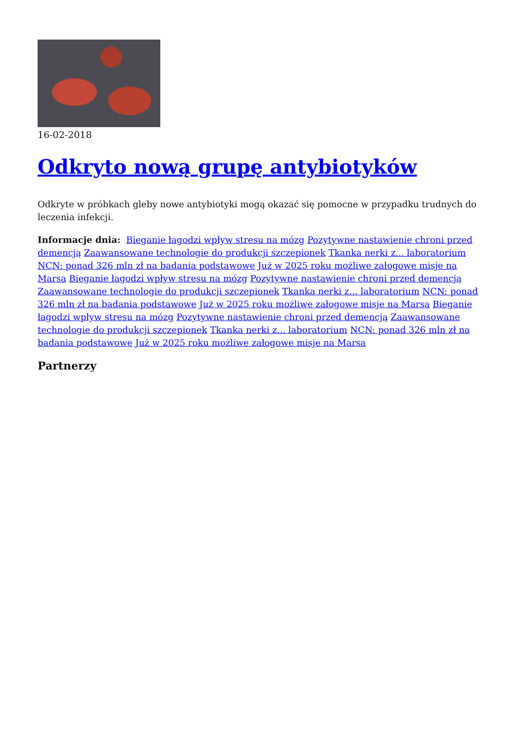16-02-2018
Odkryto nową grupę antybiotyków
Odkryte w próbkach gleby nowe antybiotyki mogą okazać się pomocne w przypadku trudnych do leczenia infekcji.
Informacje dnia: Bieganie łagodzi wpływ stresu na mózg Pozytywne nastawienie chroni przed demencją Zaawansowane technologie do produkcji szczepionek Tkanka nerki z... laboratorium NCN: ponad 326 mln zł na badania podstawowe Już w 2025 roku możliwe załogowe misje na Marsa Bieganie łagodzi wpływ stresu na mózg Pozytywne nastawienie chroni przed demencją Zaawansowane technologie do produkcji szczepionek Tkanka nerki z... laboratorium NCN: ponad 326 mln zł na badania podstawowe Już w 2025 roku możliwe załogowe misje na Marsa Bieganie łagodzi wpływ stresu na mózg Pozytywne nastawienie chroni przed demencją Zaawansowane technologie do produkcji szczepionek Tkanka nerki z... laboratorium NCN: ponad 326 mln zł na badania podstawowe Już w 2025 roku możliwe załogowe misje na Marsa
Partnerzy